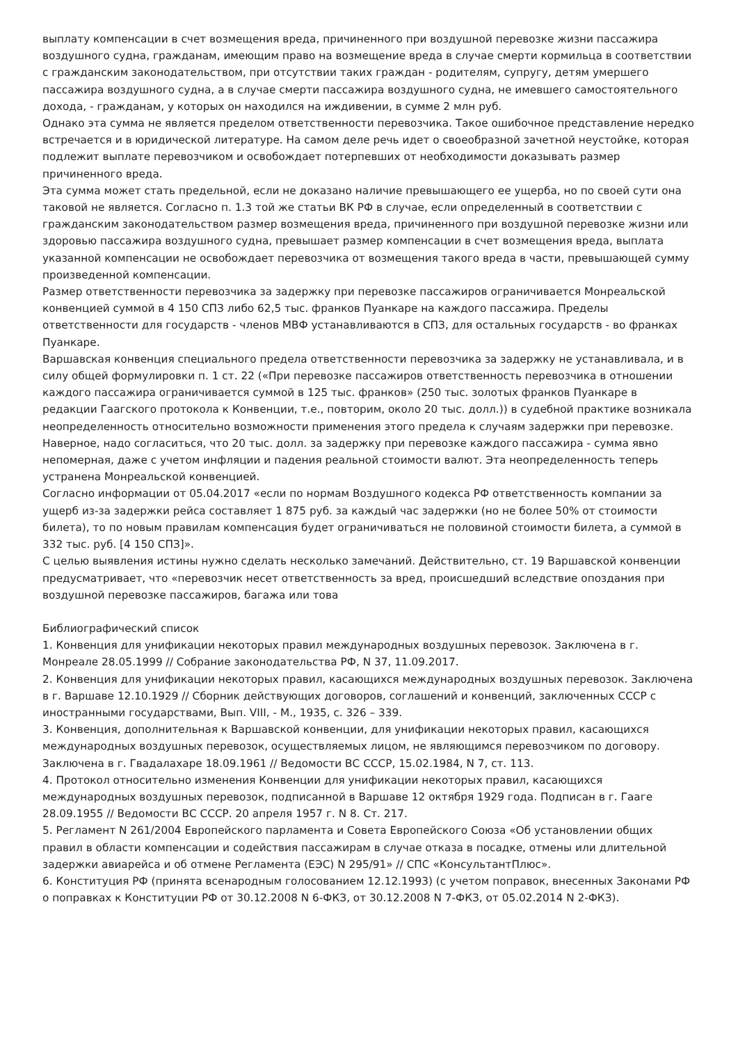выплату компенсации в счет возмещения вреда, причиненного при воздушной перевозке жизни пассажира воздушного судна, гражданам, имеющим право на возмещение вреда в случае смерти кормильца в соответствии с гражданским законодательством, при отсутствии таких граждан - родителям, супругу, детям умершего пассажира воздушного судна, а в случае смерти пассажира воздушного судна, не имевшего самостоятельного дохода, - гражданам, у которых он находился на иждивении, в сумме 2 млн руб.
Однако эта сумма не является пределом ответственности перевозчика. Такое ошибочное представление нередко встречается и в юридической литературе. На самом деле речь идет о своеобразной зачетной неустойке, которая подлежит выплате перевозчиком и освобождает потерпевших от необходимости доказывать размер причиненного вреда.
Эта сумма может стать предельной, если не доказано наличие превышающего ее ущерба, но по своей сути она таковой не является. Согласно п. 1.3 той же статьи ВК РФ в случае, если определенный в соответствии с гражданским законодательством размер возмещения вреда, причиненного при воздушной перевозке жизни или здоровью пассажира воздушного судна, превышает размер компенсации в счет возмещения вреда, выплата указанной компенсации не освобождает перевозчика от возмещения такого вреда в части, превышающей сумму произведенной компенсации.
Размер ответственности перевозчика за задержку при перевозке пассажиров ограничивается Монреальской конвенцией суммой в 4 150 СПЗ либо 62,5 тыс. франков Пуанкаре на каждого пассажира. Пределы ответственности для государств - членов МВФ устанавливаются в СПЗ, для остальных государств - во франках Пуанкаре.
Варшавская конвенция специального предела ответственности перевозчика за задержку не устанавливала, и в силу общей формулировки п. 1 ст. 22 («При перевозке пассажиров ответственность перевозчика в отношении каждого пассажира ограничивается суммой в 125 тыс. франков» (250 тыс. золотых франков Пуанкаре в редакции Гаагского протокола к Конвенции, т.е., повторим, около 20 тыс. долл.)) в судебной практике возникала неопределенность относительно возможности применения этого предела к случаям задержки при перевозке.
Наверное, надо согласиться, что 20 тыс. долл. за задержку при перевозке каждого пассажира - сумма явно непомерная, даже с учетом инфляции и падения реальной стоимости валют. Эта неопределенность теперь устранена Монреальской конвенцией.
Согласно информации от 05.04.2017 «если по нормам Воздушного кодекса РФ ответственность компании за ущерб из-за задержки рейса составляет 1 875 руб. за каждый час задержки (но не более 50% от стоимости билета), то по новым правилам компенсация будет ограничиваться не половиной стоимости билета, а суммой в 332 тыс. руб. [4 150 СПЗ]».
С целью выявления истины нужно сделать несколько замечаний. Действительно, ст. 19 Варшавской конвенции предусматривает, что «перевозчик несет ответственность за вред, происшедший вследствие опоздания при воздушной перевозке пассажиров, багажа или това
Библиографический список
1. Конвенция для унификации некоторых правил международных воздушных перевозок. Заключена в г. Монреале 28.05.1999 // Собрание законодательства РФ, N 37, 11.09.2017.
2. Конвенция для унификации некоторых правил, касающихся международных воздушных перевозок. Заключена в г. Варшаве 12.10.1929 // Сборник действующих договоров, соглашений и конвенций, заключенных СССР с иностранными государствами, Вып. VIII, - М., 1935, с. 326 – 339.
3. Конвенция, дополнительная к Варшавской конвенции, для унификации некоторых правил, касающихся международных воздушных перевозок, осуществляемых лицом, не являющимся перевозчиком по договору. Заключена в г. Гвадалахаре 18.09.1961 // Ведомости ВС СССР, 15.02.1984, N 7, ст. 113.
4. Протокол относительно изменения Конвенции для унификации некоторых правил, касающихся международных воздушных перевозок, подписанной в Варшаве 12 октября 1929 года. Подписан в г. Гааге 28.09.1955 // Ведомости ВС СССР. 20 апреля 1957 г. N 8. Ст. 217.
5. Регламент N 261/2004 Европейского парламента и Совета Европейского Союза «Об установлении общих правил в области компенсации и содействия пассажирам в случае отказа в посадке, отмены или длительной задержки авиарейса и об отмене Регламента (ЕЭС) N 295/91» // СПС «КонсультантПлюс».
6. Конституция РФ (принята всенародным голосованием 12.12.1993) (с учетом поправок, внесенных Законами РФ о поправках к Конституции РФ от 30.12.2008 N 6-ФКЗ, от 30.12.2008 N 7-ФКЗ, от 05.02.2014 N 2-ФКЗ).